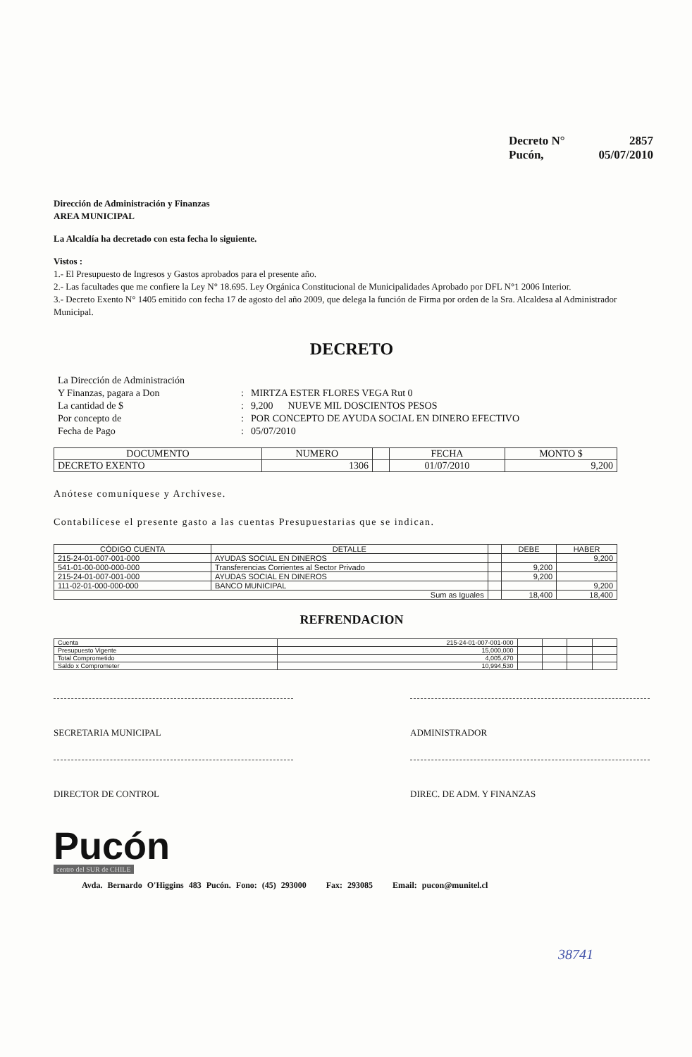Decreto N° 2857
Pucón, 05/07/2010
Dirección de Administración y Finanzas
AREA MUNICIPAL
La Alcaldía ha decretado con esta fecha lo siguiente.
Vistos :
1.- El Presupuesto de Ingresos y Gastos aprobados para el presente año.
2.- Las facultades que me confiere la Ley N° 18.695. Ley Orgánica Constitucional de Municipalidades Aprobado por DFL N°1 2006 Interior.
3.- Decreto Exento N° 1405 emitido con fecha 17 de agosto del año 2009, que delega la función de Firma por orden de la Sra. Alcaldesa al Administrador Municipal.
DECRETO
La Dirección de Administración Y Finanzas, pagara a Don: MIRTZA ESTER FLORES VEGA Rut 0 La cantidad de $: 9,200 NUEVE MIL DOSCIENTOS PESOS Por concepto de: POR CONCEPTO DE AYUDA SOCIAL EN DINERO EFECTIVO Fecha de Pago: 05/07/2010
| DOCUMENTO | NUMERO | | FECHA | MONTO $ |
| --- | --- | --- | --- | --- |
| DECRETO EXENTO | 1306 | | 01/07/2010 | 9,200 |
Anótese comuníquese y Archívese.
Contabilícese el presente gasto a las cuentas Presupuestarias que se indican.
| CÓDIGO CUENTA | DETALLE | | DEBE | HABER |
| --- | --- | --- | --- | --- |
| 215-24-01-007-001-000 | AYUDAS SOCIAL EN DINEROS | | | 9,200 |
| 541-01-00-000-000-000 | Transferencias Corrientes al Sector Privado | | 9,200 | |
| 215-24-01-007-001-000 | AYUDAS SOCIAL EN DINEROS | | 9,200 | |
| 111-02-01-000-000-000 | BANCO MUNICIPAL | | | 9,200 |
| Sum as Iguales | | | 18,400 | 18,400 |
REFRENDACION
| Cuenta | 215-24-01-007-001-000 | | | | |
| Presupuesto Vigente | 15,000,000 | | | | |
| Total Comprometido | 4,005,470 | | | | |
| Saldo x Comprometer | 10,994,530 | | | | |
SECRETARIA MUNICIPAL ADMINISTRADOR
DIRECTOR DE CONTROL DIREC. DE ADM. Y FINANZAS
Pucón
centro del SUR de CHILE
Avda. Bernardo O'Higgins 483 Pucón. Fono: (45) 293000 Fax: 293085 Email: pucon@munitel.cl
38741